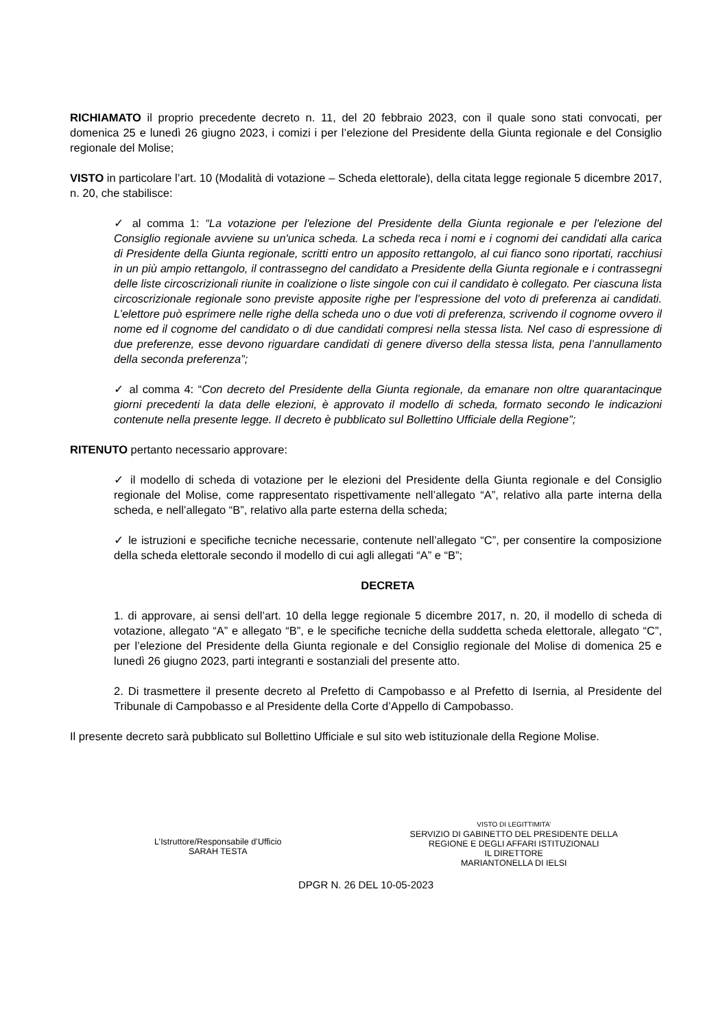RICHIAMATO il proprio precedente decreto n. 11, del 20 febbraio 2023, con il quale sono stati convocati, per domenica 25 e lunedì 26 giugno 2023, i comizi i per l’elezione del Presidente della Giunta regionale e del Consiglio regionale del Molise;
VISTO in particolare l’art. 10 (Modalità di votazione – Scheda elettorale), della citata legge regionale 5 dicembre 2017, n. 20, che stabilisce:
✓ al comma 1: “La votazione per l'elezione del Presidente della Giunta regionale e per l'elezione del Consiglio regionale avviene su un'unica scheda. La scheda reca i nomi e i cognomi dei candidati alla carica di Presidente della Giunta regionale, scritti entro un apposito rettangolo, al cui fianco sono riportati, racchiusi in un più ampio rettangolo, il contrassegno del candidato a Presidente della Giunta regionale e i contrassegni delle liste circoscrizionali riunite in coalizione o liste singole con cui il candidato è collegato. Per ciascuna lista circoscrizionale regionale sono previste apposite righe per l’espressione del voto di preferenza ai candidati. L’elettore può esprimere nelle righe della scheda uno o due voti di preferenza, scrivendo il cognome ovvero il nome ed il cognome del candidato o di due candidati compresi nella stessa lista. Nel caso di espressione di due preferenze, esse devono riguardare candidati di genere diverso della stessa lista, pena l’annullamento della seconda preferenza”;
✓ al comma 4: “Con decreto del Presidente della Giunta regionale, da emanare non oltre quarantacinque giorni precedenti la data delle elezioni, è approvato il modello di scheda, formato secondo le indicazioni contenute nella presente legge. Il decreto è pubblicato sul Bollettino Ufficiale della Regione”;
RITENUTO pertanto necessario approvare:
✓ il modello di scheda di votazione per le elezioni del Presidente della Giunta regionale e del Consiglio regionale del Molise, come rappresentato rispettivamente nell’allegato “A”, relativo alla parte interna della scheda, e nell’allegato “B”, relativo alla parte esterna della scheda;
✓ le istruzioni e specifiche tecniche necessarie, contenute nell’allegato “C”, per consentire la composizione della scheda elettorale secondo il modello di cui agli allegati “A” e “B”;
DECRETA
1. di approvare, ai sensi dell’art. 10 della legge regionale 5 dicembre 2017, n. 20, il modello di scheda di votazione, allegato “A” e allegato “B”, e le specifiche tecniche della suddetta scheda elettorale, allegato “C”, per l’elezione del Presidente della Giunta regionale e del Consiglio regionale del Molise di domenica 25 e lunedì 26 giugno 2023, parti integranti e sostanziali del presente atto.
2. Di trasmettere il presente decreto al Prefetto di Campobasso e al Prefetto di Isernia, al Presidente del Tribunale di Campobasso e al Presidente della Corte d’Appello di Campobasso.
Il presente decreto sarà pubblicato sul Bollettino Ufficiale e sul sito web istituzionale della Regione Molise.
L’Istruttore/Responsabile d’Ufficio
SARAH TESTA
VISTO DI LEGITTIMITA’
SERVIZIO DI GABINETTO DEL PRESIDENTE DELLA
REGIONE E DEGLI AFFARI ISTITUZIONALI
IL DIRETTORE
MARIANTONELLA DI IELSI
DPGR N. 26 DEL 10-05-2023